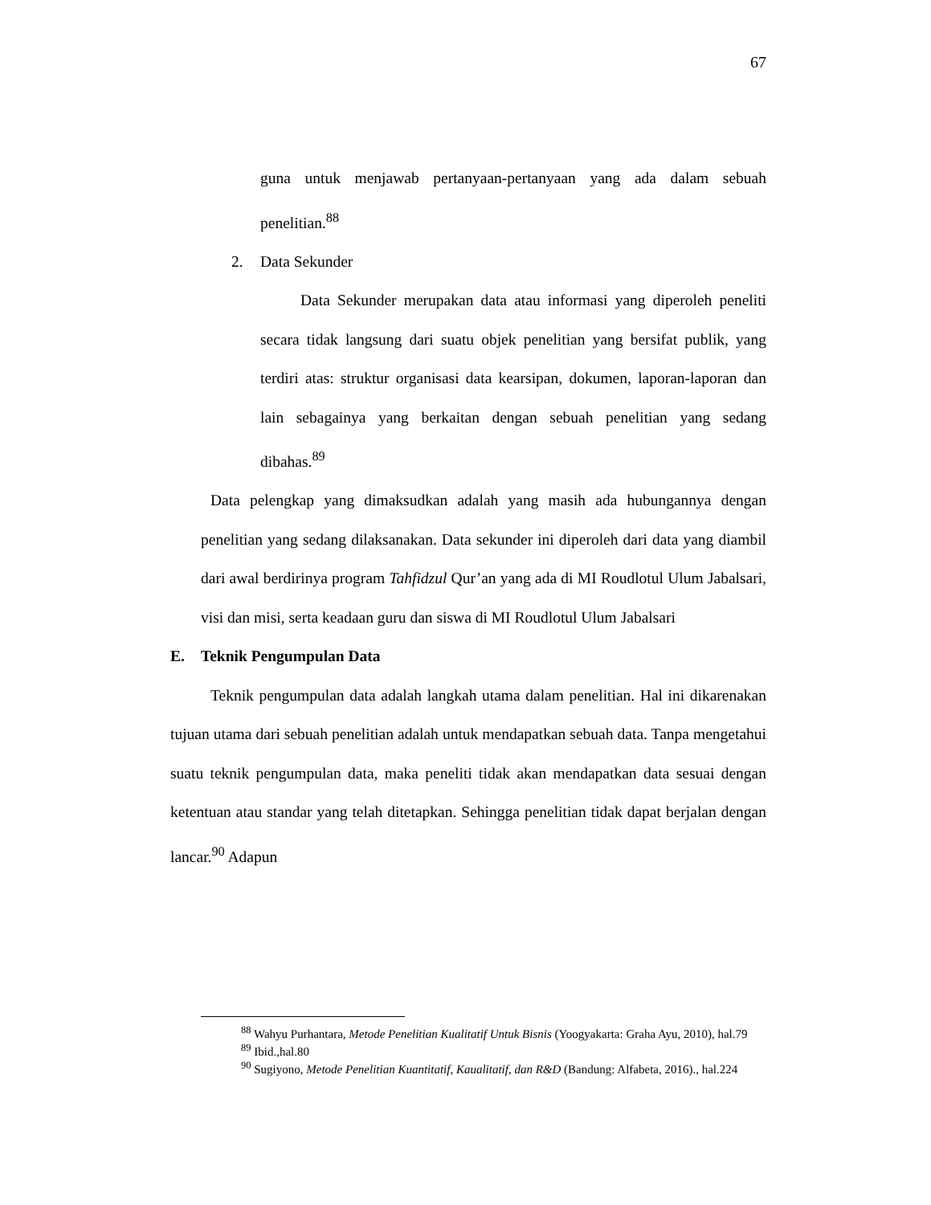67
guna untuk menjawab pertanyaan-pertanyaan yang ada dalam sebuah penelitian.<sup>88</sup>
2. Data Sekunder
Data Sekunder merupakan data atau informasi yang diperoleh peneliti secara tidak langsung dari suatu objek penelitian yang bersifat publik, yang terdiri atas: struktur organisasi data kearsipan, dokumen, laporan-laporan dan lain sebagainya yang berkaitan dengan sebuah penelitian yang sedang dibahas.<sup>89</sup>
Data pelengkap yang dimaksudkan adalah yang masih ada hubungannya dengan penelitian yang sedang dilaksanakan. Data sekunder ini diperoleh dari data yang diambil dari awal berdirinya program Tahfidzul Qur’an yang ada di MI Roudlotul Ulum Jabalsari, visi dan misi, serta keadaan guru dan siswa di MI Roudlotul Ulum Jabalsari
E. Teknik Pengumpulan Data
Teknik pengumpulan data adalah langkah utama dalam penelitian. Hal ini dikarenakan tujuan utama dari sebuah penelitian adalah untuk mendapatkan sebuah data. Tanpa mengetahui suatu teknik pengumpulan data, maka peneliti tidak akan mendapatkan data sesuai dengan ketentuan atau standar yang telah ditetapkan. Sehingga penelitian tidak dapat berjalan dengan lancar.<sup>90</sup> Adapun
<sup>88</sup> Wahyu Purhantara, Metode Penelitian Kualitatif Untuk Bisnis (Yoogyakarta: Graha Ayu, 2010), hal.79
<sup>89</sup> Ibid.,hal.80
<sup>90</sup> Sugiyono, Metode Penelitian Kuantitatif, Kaualitatif, dan R&D (Bandung: Alfabeta, 2016)., hal.224